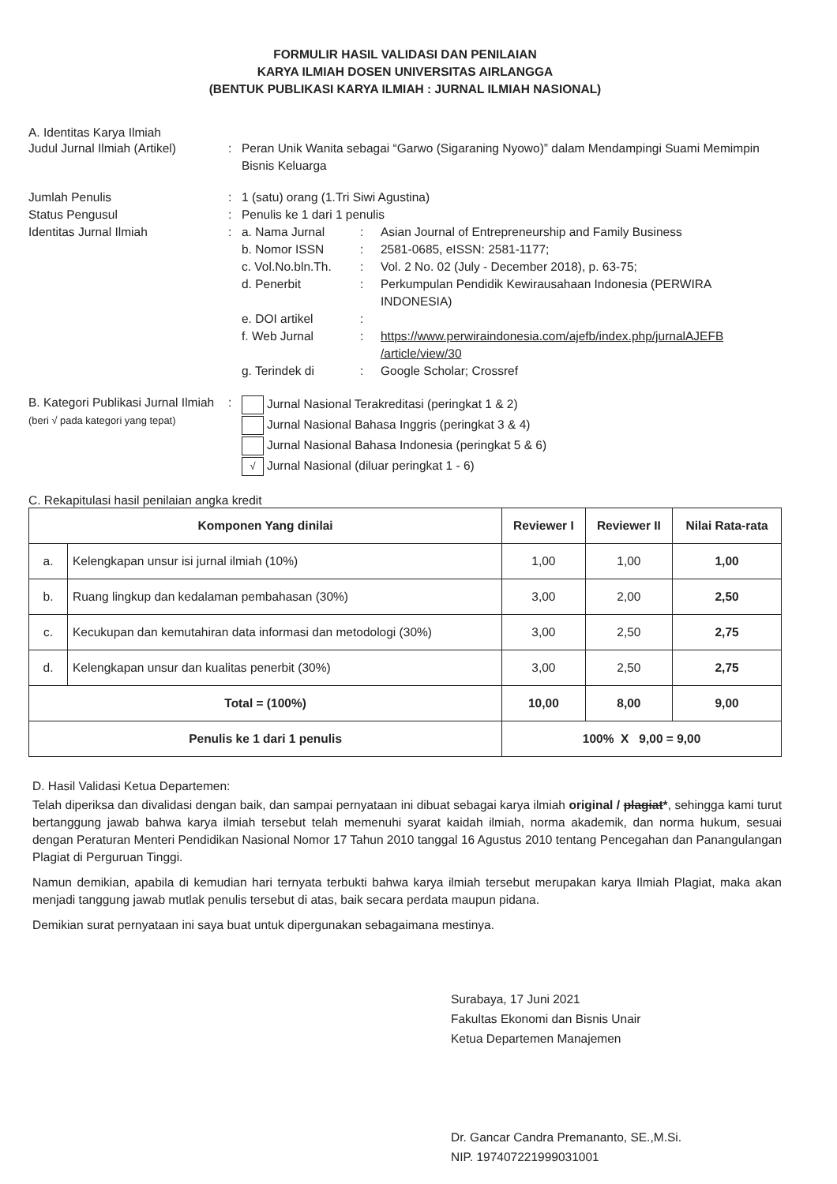FORMULIR HASIL VALIDASI DAN PENILAIAN
KARYA ILMIAH DOSEN UNIVERSITAS AIRLANGGA
(BENTUK PUBLIKASI KARYA ILMIAH : JURNAL ILMIAH NASIONAL)
A. Identitas Karya Ilmiah
Judul Jurnal Ilmiah (Artikel)
: Peran Unik Wanita sebagai “Garwo (Sigaraning Nyowo)” dalam Mendampingi Suami Memimpin Bisnis Keluarga
Jumlah Penulis : 1 (satu) orang (1.Tri Siwi Agustina)
Status Pengusul : Penulis ke 1 dari 1 penulis
Identitas Jurnal Ilmiah :
a. Nama Jurnal : Asian Journal of Entrepreneurship and Family Business
b. Nomor ISSN : 2581-0685, eISSN: 2581-1177;
c. Vol.No.bln.Th.
: Vol. 2 No. 02 (July - December 2018), p. 63-75;
d. Penerbit : Perkumpulan Pendidik Kewirausahaan Indonesia (PERWIRA INDONESIA)
e. DOI artikel :
f. Web Jurnal : https://www.perwiraindonesia.com/ajefb/index.php/jurnalAJEFB /article/view/30
g. Terindek di : Google Scholar; Crossref
B. Kategori Publikasi Jurnal Ilmiah (beri √ pada kategori yang tepat)
:
Jurnal Nasional Terakreditasi (peringkat 1 & 2)
Jurnal Nasional Bahasa Inggris (peringkat 3 & 4)
Jurnal Nasional Bahasa Indonesia (peringkat 5 & 6)
√ Jurnal Nasional (diluar peringkat 1 - 6)
C. Rekapitulasi hasil penilaian angka kredit
| Komponen Yang dinilai | | Reviewer I | Reviewer II | Nilai Rata-rata |
| --- | --- | --- | --- | --- |
| a. | Kelengkapan unsur isi jurnal ilmiah (10%) | 1,00 | 1,00 | 1,00 |
| b. | Ruang lingkup dan kedalaman pembahasan (30%) | 3,00 | 2,00 | 2,50 |
| c. | Kecukupan dan kemutahiran data informasi dan metodologi (30%) | 3,00 | 2,50 | 2,75 |
| d. | Kelengkapan unsur dan kualitas penerbit (30%) | 3,00 | 2,50 | 2,75 |
| Total = (100%) | | 10,00 | 8,00 | 9,00 |
| Penulis ke 1 dari 1 penulis | | 100% X 9,00 = 9,00 | | |
D. Hasil Validasi Ketua Departemen:
Telah diperiksa dan divalidasi dengan baik, dan sampai pernyataan ini dibuat sebagai karya ilmiah original / plagiat*, sehingga kami turut bertanggung jawab bahwa karya ilmiah tersebut telah memenuhi syarat kaidah ilmiah, norma akademik, dan norma hukum, sesuai dengan Peraturan Menteri Pendidikan Nasional Nomor 17 Tahun 2010 tanggal 16 Agustus 2010 tentang Pencegahan dan Panangulangan Plagiat di Perguruan Tinggi.
Namun demikian, apabila di kemudian hari ternyata terbukti bahwa karya ilmiah tersebut merupakan karya Ilmiah Plagiat, maka akan menjadi tanggung jawab mutlak penulis tersebut di atas, baik secara perdata maupun pidana.
Demikian surat pernyataan ini saya buat untuk dipergunakan sebagaimana mestinya.
Surabaya, 17 Juni 2021
Fakultas Ekonomi dan Bisnis Unair
Ketua Departemen Manajemen
Dr. Gancar Candra Premananto, SE.,M.Si.
NIP. 197407221999031001